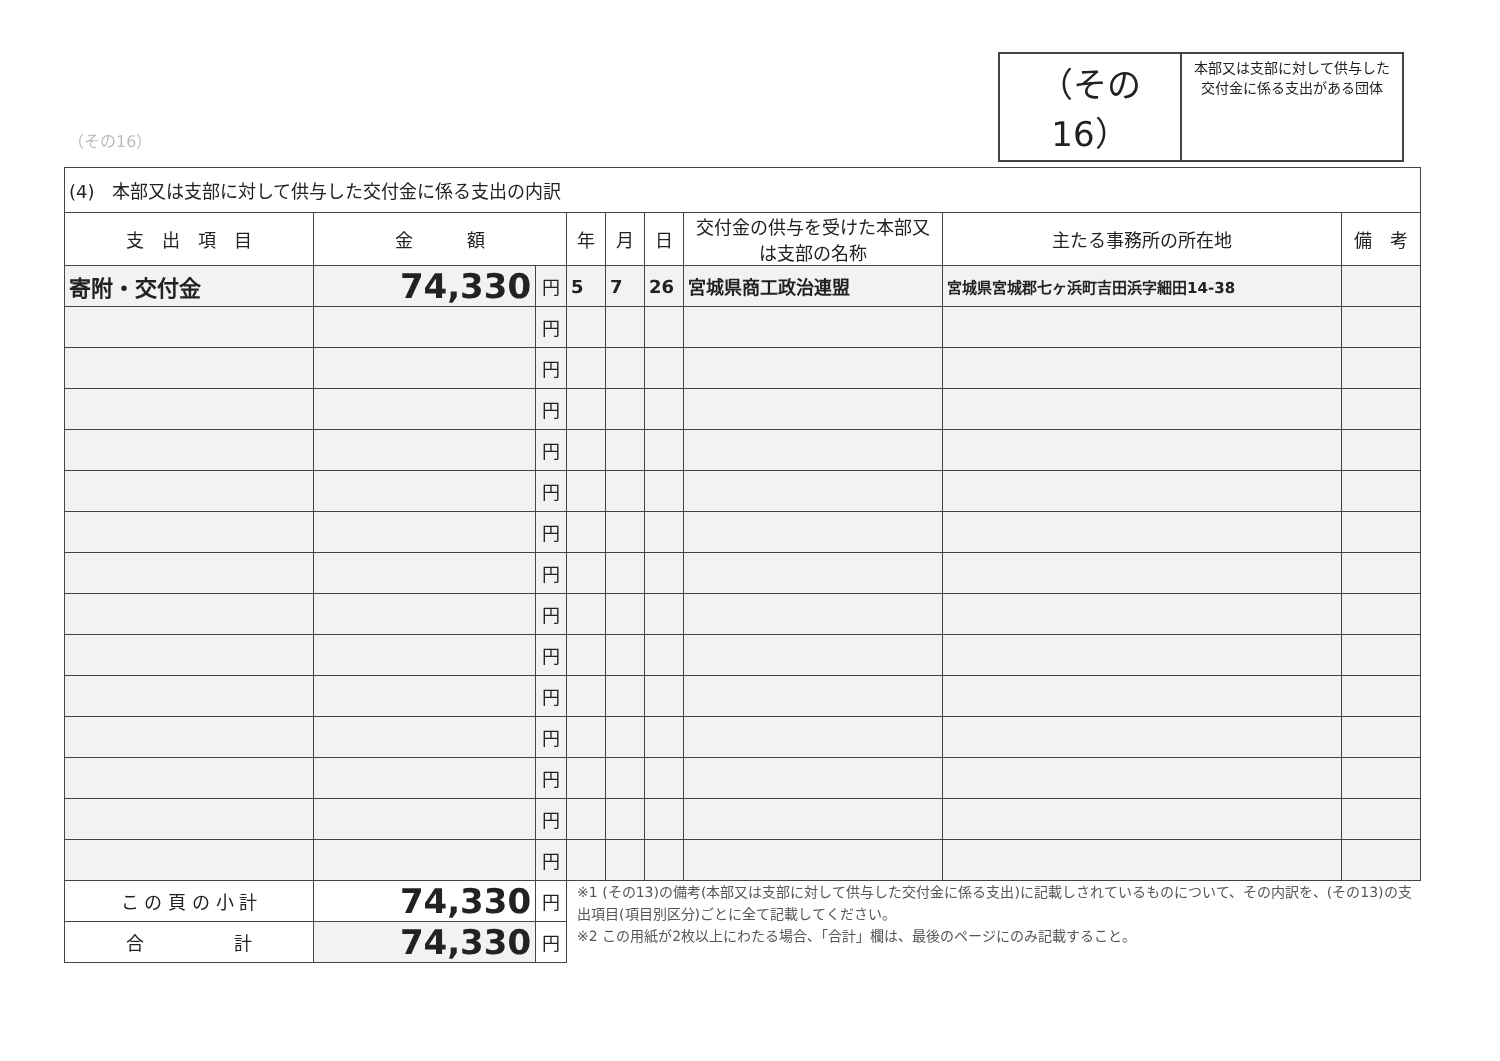（その16）
本部又は支部に対して供与した
交付金に係る支出がある団体
（その16）
| (4) 本部又は支部に対して供与した交付金に係る支出の内訳 | | | | | | | | |
| 支 出 項 目 | 金 額 | | 年 | 月 | 日 | 交付金の供与を受けた本部又は支部の名称 | 主たる事務所の所在地 | 備 考 |
| 寄附・交付金 | 74,330 | 円 | 5 | 7 | 26 | 宮城県商工政治連盟 | 宮城県宮城郡七ヶ浜町吉田浜字細田14-38 | |
| | | 円 | | | | | | |
| | | 円 | | | | | | |
| | | 円 | | | | | | |
| | | 円 | | | | | | |
| | | 円 | | | | | | |
| | | 円 | | | | | | |
| | | 円 | | | | | | |
| | | 円 | | | | | | |
| | | 円 | | | | | | |
| | | 円 | | | | | | |
| | | 円 | | | | | | |
| | | 円 | | | | | | |
| | | 円 | | | | | | |
| | | 円 | | | | | | |
| こ の 頁 の 小 計 | 74,330 | 円 | ※1 (その13)の備考(本部又は支部に対して供与した交付金に係る支出)に記載しされているものについて、その内訳を、(その13)の支出項目(項目別区分)ごとに全て記載してください。 ※2 この用紙が2枚以上にわたる場合、「合計」欄は、最後のページにのみ記載すること。 | | | | | |
| 合 計 | 74,330 | 円 | | | | | | |